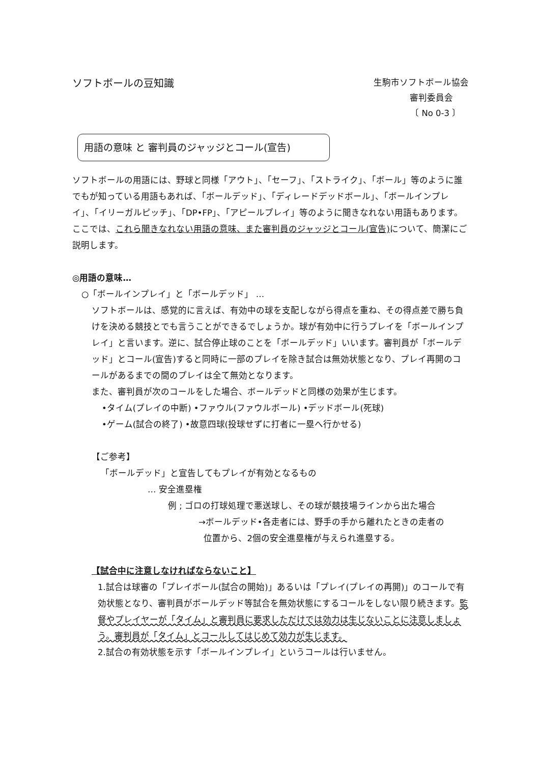ソフトボールの豆知識
生駒市ソフトボール協会
審判委員会
〔 No 0-3 〕
用語の意味 と 審判員のジャッジとコール(宣告)
ソフトボールの用語には、野球と同様「アウト」、「セーフ」、「ストライク」、「ボール」等のように誰でもが知っている用語もあれば、「ボールデッド」、「ディレードデッドボール」、「ボールインプレイ」、「イリーガルピッチ」、「DP•FP」、「アピールプレイ」等のように聞きなれない用語もあります。
ここでは、これら聞きなれない用語の意味、また審判員のジャッジとコール(宣告) について、簡潔にご説明します。
◎用語の意味…
○「ボールインプレイ」と「ボールデッド」 …
ソフトボールは、感覚的に言えば、有効中の球を支配しながら得点を重ね、その得点差で勝ち負けを決める競技とでも言うことができるでしょうか。球が有効中に行うプレイを「ボールインプレイ」と言います。逆に、試合停止球のことを「ボールデッド」いいます。審判員が「ボールデッド」とコール(宣告)すると同時に一部のプレイを除き試合は無効状態となり、プレイ再開のコールがあるまでの間のプレイは全て無効となります。
また、審判員が次のコールをした場合、ボールデッドと同様の効果が生じます。
•タイム(プレイの中断) •ファウル(ファウルボール) •デッドボール(死球)
•ゲーム(試合の終了) •故意四球(投球せずに打者に一塁へ行かせる)
【ご参考】
「ボールデッド」と宣告してもプレイが有効となるもの
… 安全進塁権
例 ; ゴロの打球処理で悪送球し、その球が競技場ラインから出た場合
→ボールデッド•各走者には、野手の手から離れたときの走者の
位置から、2個の安全進塁権が与えられ進塁する。
【試合中に注意しなければならないこと】
1.試合は球審の「プレイボール(試合の開始)」あるいは「プレイ(プレイの再開)」のコールで有効状態となり、審判員がボールデッド等試合を無効状態にするコールをしない限り続きます。監督やプレイヤーが「タイム」と審判員に要求しただけでは効力は生じないことに注意しましょう。審判員が「タイム」とコールしてはじめて効力が生じます。
2.試合の有効状態を示す「ボールインプレイ」というコールは行いません。